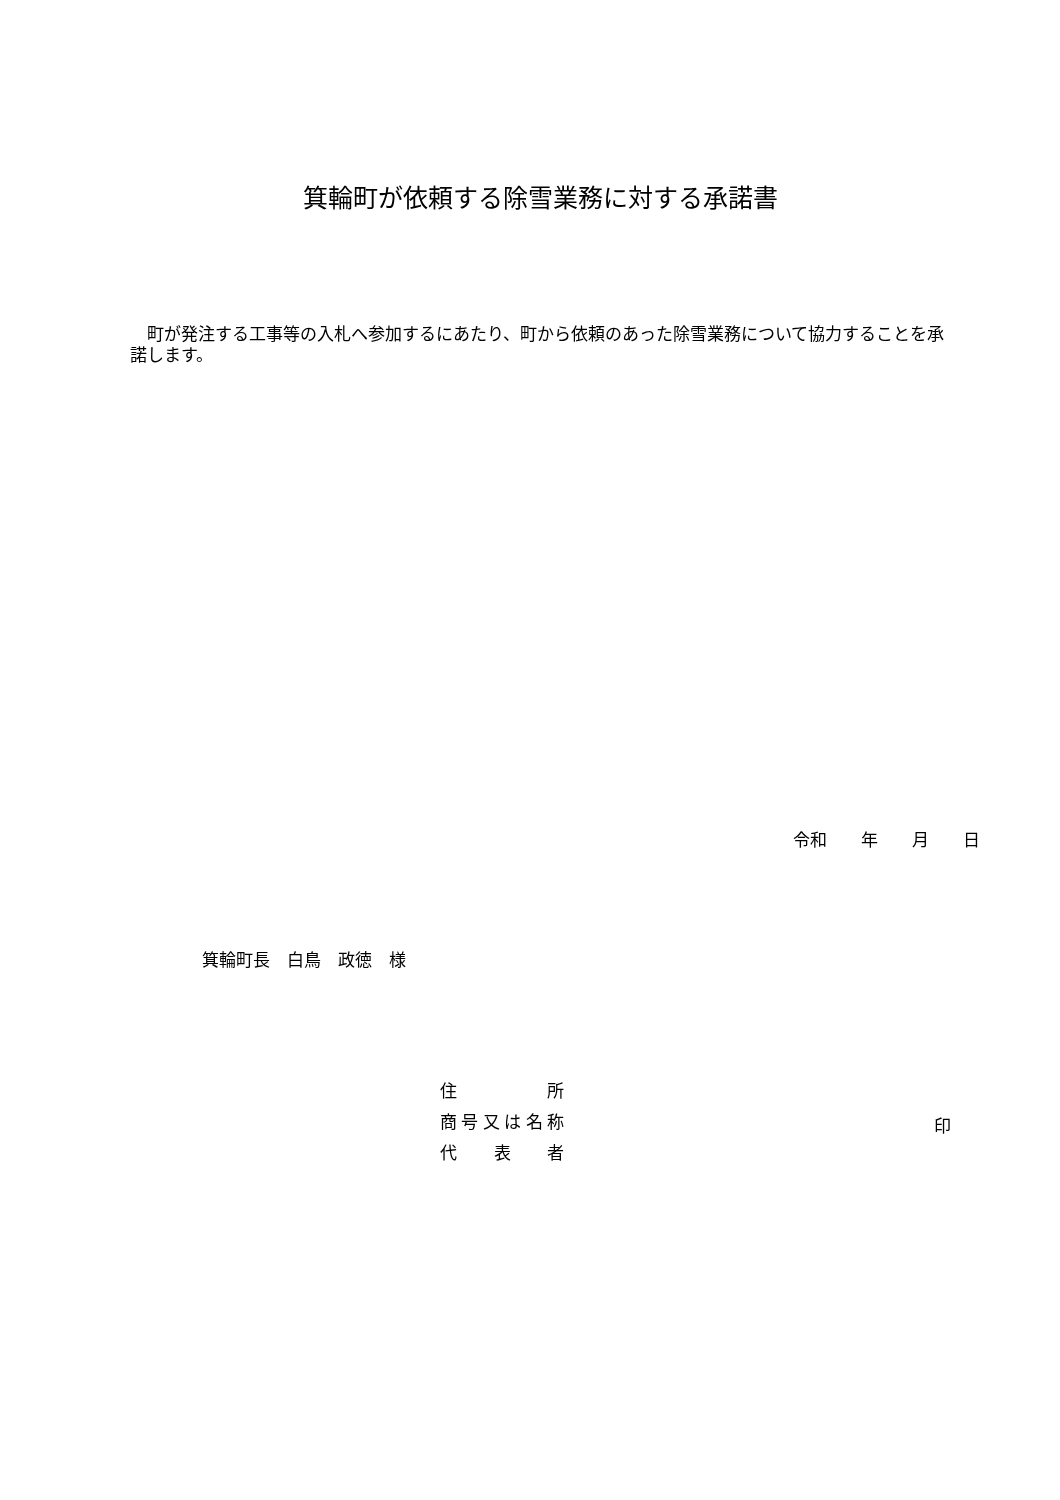箕輪町が依頼する除雪業務に対する承諾書
　町が発注する工事等の入札へ参加するにあたり、町から依頼のあった除雪業務について協力することを承諾します。
令和　　年　　月　　日
箕輪町長　白鳥　政徳　様
住 所
商号又は名称
代 表 者
印